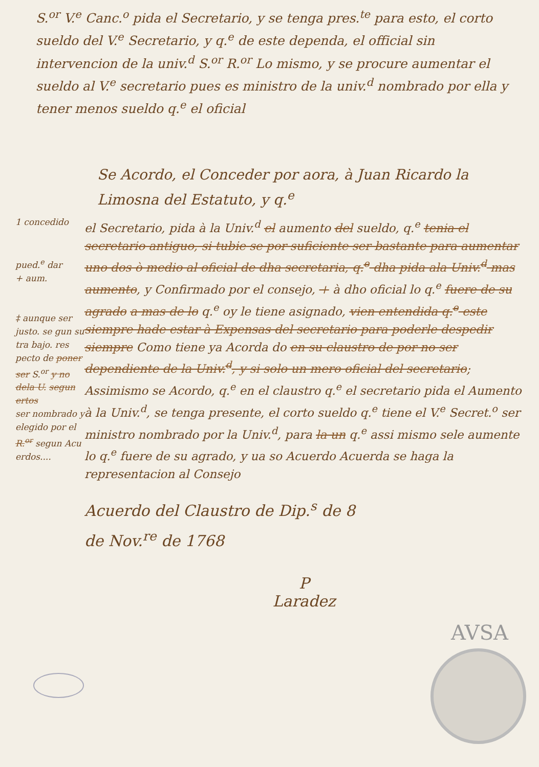S.<sup>or</sup> V.<sup>e</sup> Canc.<sup>o</sup> pida el Secretario, y se tenga pres.<sup>te</sup> para esto, el corto sueldo del V.<sup>e</sup> Secretario, y q.<sup>e</sup> de este dependa, el official sin intervencion de la univ.<sup>d</sup> S.<sup>or</sup> R.<sup>or</sup> Lo mismo, y se procure aumentar el sueldo al V.<sup>e</sup> secretario pues es ministro de la univ.<sup>d</sup> nombrado por ella y tener menos sueldo q.<sup>e</sup> el oficial
Se Acordo, el Conceder por aora, à Juan Ricardo la Limosna del Estatuto, y q.<sup>e</sup>
1 concedido
pued.<sup>e</sup> dar
+ aum.
‡ aunque ser justo. se gun su tra bajo. res pecto de poner ser S.<sup>or</sup> y no dela U. segun ertos
ser nombrado y elegido por el R.<sup>or</sup> segun Acu erdos....
el Secretario, pida à la Univ.<sup>d</sup> el aumento del sueldo, q.<sup>e</sup> tenia el secretario antiguo, si tubie se por suficiente ser bastante para aumentar uno dos ò medio al oficial de dha secretaria, q.<sup>e</sup> dha pida ala Univ.<sup>d</sup> mas aumento, y Confirmado por el consejo, + à dho oficial lo q.<sup>e</sup> fuere de su agrado a mas de lo q.<sup>e</sup> oy le tiene asignado, vien entendida q.<sup>e</sup> este siempre hade estar à Expensas del secretario para poderle despedir siempre Como tiene ya Acorda do en su claustro de por no ser dependiente de la Univ.<sup>d</sup>, y si solo un mero oficial del secretario; Assimismo se Acordo, q.<sup>e</sup> en el claustro q.<sup>e</sup> el secretario pida el Aumento à la Univ.<sup>d</sup>, se tenga presente, el corto sueldo q.<sup>e</sup> tiene el V.<sup>e</sup> Secret.<sup>o</sup> ser ministro nombrado por la Univ.<sup>d</sup>, para la un q.<sup>e</sup> assi mismo sele aumente lo q.<sup>e</sup> fuere de su agrado, y ua so Acuerdo Acuerda se haga la representacion al Consejo
Acuerdo del Claustro de Dip.<sup>s</sup> de 8
de Nov.<sup>re</sup> de 1768
P
Laradez
AVSA